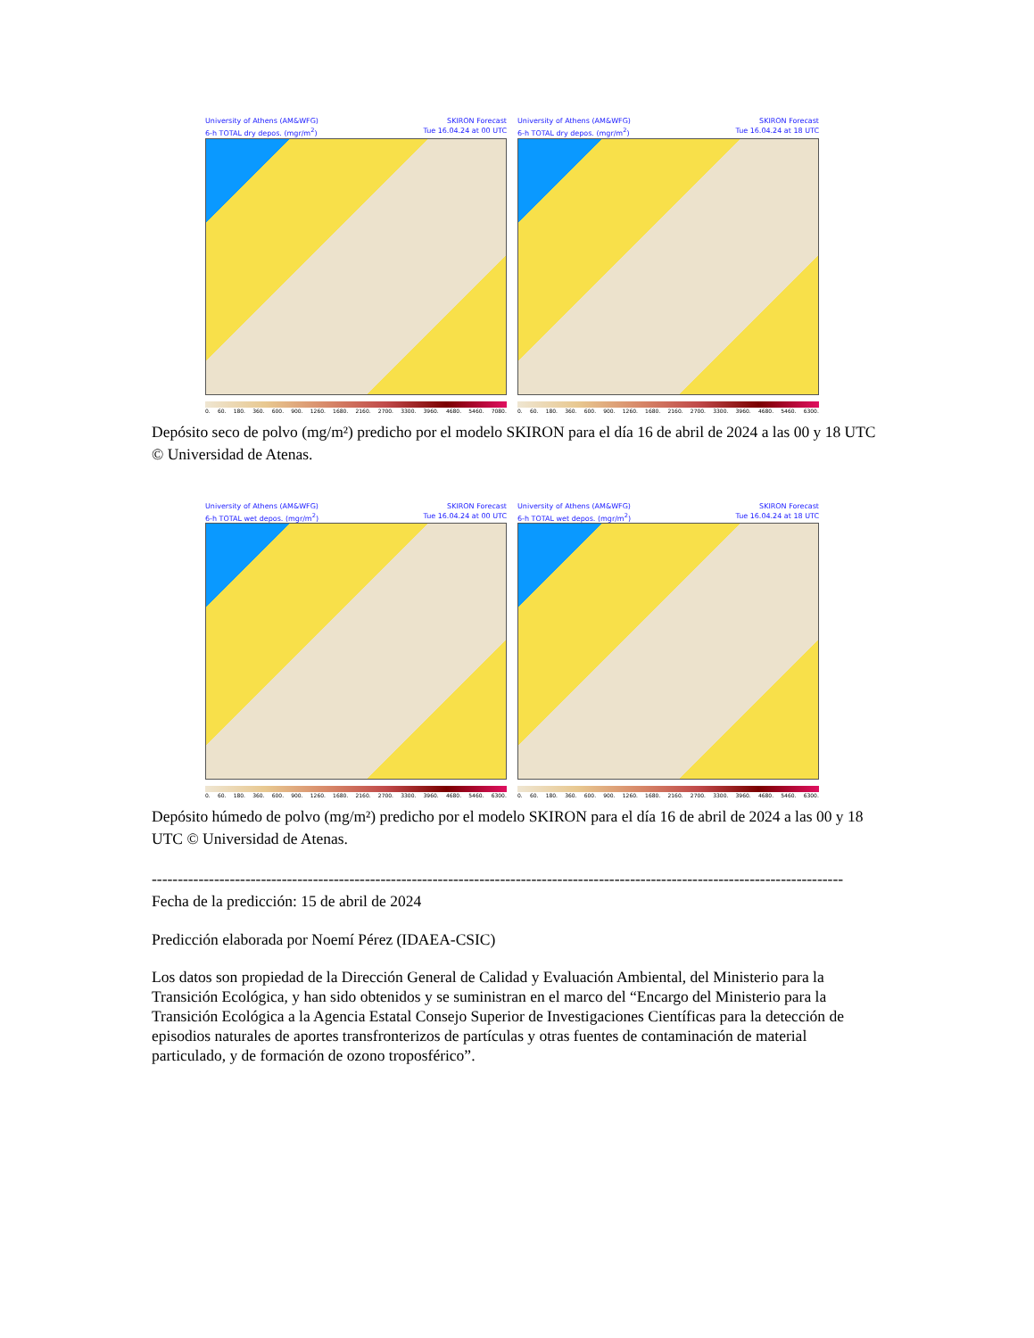University of Athens (AM&WFG) SKIRON Forecast
6-h TOTAL dry depos. (mgr/m<sup>2</sup>) Tue 16.04.24 at 00 UTC
0. 60. 180. 360. 600. 900. 1260. 1680. 2160. 2700. 3300. 3960. 4680. 5460. 7080.
University of Athens (AM&WFG) SKIRON Forecast
6-h TOTAL dry depos. (mgr/m<sup>2</sup>) Tue 16.04.24 at 18 UTC
0. 60. 180. 360. 600. 900. 1260. 1680. 2160. 2700. 3300. 3960. 4680. 5460. 6300.
Depósito seco de polvo (mg/m²) predicho por el modelo SKIRON para el día 16 de abril de 2024 a las 00 y 18 UTC © Universidad de Atenas.
University of Athens (AM&WFG) SKIRON Forecast
6-h TOTAL wet depos. (mgr/m<sup>2</sup>) Tue 16.04.24 at 00 UTC
0. 60. 180. 360. 600. 900. 1260. 1680. 2160. 2700. 3300. 3960. 4680. 5460. 6300.
University of Athens (AM&WFG) SKIRON Forecast
6-h TOTAL wet depos. (mgr/m<sup>2</sup>) Tue 16.04.24 at 18 UTC
0. 60. 180. 360. 600. 900. 1260. 1680. 2160. 2700. 3300. 3960. 4680. 5460. 6300.
Depósito húmedo de polvo (mg/m²) predicho por el modelo SKIRON para el día 16 de abril de 2024 a las 00 y 18 UTC © Universidad de Atenas.
-------------------------------------------------------------------------------------------------------------------------------------
Fecha de la predicción: 15 de abril de 2024
Predicción elaborada por Noemí Pérez (IDAEA-CSIC)
Los datos son propiedad de la Dirección General de Calidad y Evaluación Ambiental, del Ministerio para la Transición Ecológica, y han sido obtenidos y se suministran en el marco del “Encargo del Ministerio para la Transición Ecológica a la Agencia Estatal Consejo Superior de Investigaciones Científicas para la detección de episodios naturales de aportes transfronterizos de partículas y otras fuentes de contaminación de material particulado, y de formación de ozono troposférico”.